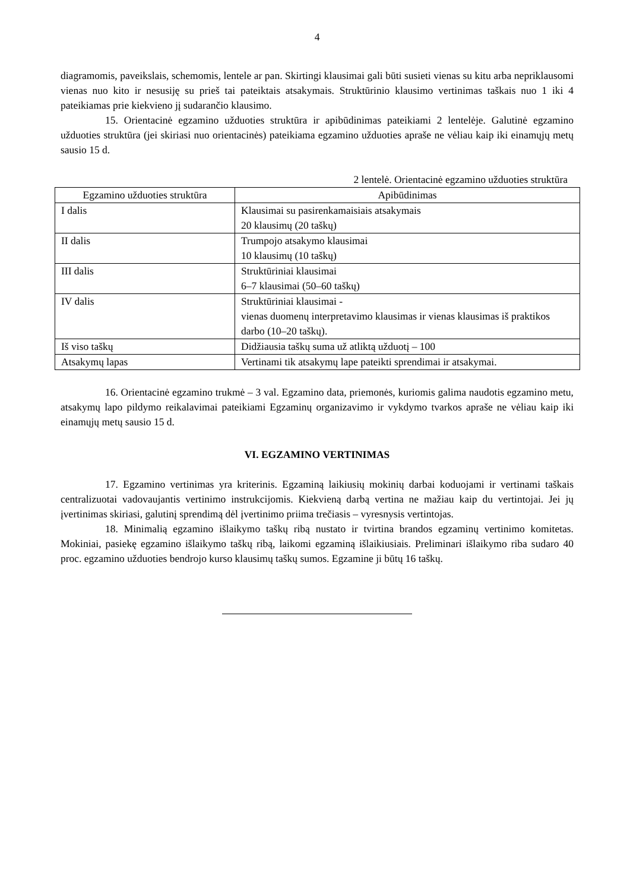4
diagramomis, paveikslais, schemomis, lentele ar pan. Skirtingi klausimai gali būti susieti vienas su kitu arba nepriklausomi vienas nuo kito ir nesusiję su prieš tai pateiktais atsakymais. Struktūrinio klausimo vertinimas taškais nuo 1 iki 4 pateikiamas prie kiekvieno jį sudarančio klausimo.
15. Orientacinė egzamino užduoties struktūra ir apibūdinimas pateikiami 2 lentelėje. Galutinė egzamino užduoties struktūra (jei skiriasi nuo orientacinės) pateikiama egzamino užduoties apraše ne vėliau kaip iki einamųjų metų sausio 15 d.
2 lentelė. Orientacinė egzamino užduoties struktūra
| Egzamino užduoties struktūra | Apibūdinimas |
| --- | --- |
| I dalis | Klausimai su pasirenkamaisiais atsakymais 20 klausimų (20 taškų) |
| II dalis | Trumpojo atsakymo klausimai 10 klausimų (10 taškų) |
| III dalis | Struktūriniai klausimai 6–7 klausimai (50–60 taškų) |
| IV dalis | Struktūriniai klausimai - vienas duomenų interpretavimo klausimas ir vienas klausimas iš praktikos darbo (10–20 taškų). |
| Iš viso taškų | Didžiausia taškų suma už atliktą užduotį – 100 |
| Atsakymų lapas | Vertinami tik atsakymų lape pateikti sprendimai ir atsakymai. |
16. Orientacinė egzamino trukmė – 3 val. Egzamino data, priemonės, kuriomis galima naudotis egzamino metu, atsakymų lapo pildymo reikalavimai pateikiami Egzaminų organizavimo ir vykdymo tvarkos apraše ne vėliau kaip iki einamųjų metų sausio 15 d.
VI. EGZAMINO VERTINIMAS
17. Egzamino vertinimas yra kriterinis. Egzaminą laikiusių mokinių darbai koduojami ir vertinami taškais centralizuotai vadovaujantis vertinimo instrukcijomis. Kiekvieną darbą vertina ne mažiau kaip du vertintojai. Jei jų įvertinimas skiriasi, galutinį sprendimą dėl įvertinimo priima trečiasis – vyresnysis vertintojas.
18. Minimalią egzamino išlaikymo taškų ribą nustato ir tvirtina brandos egzaminų vertinimo komitetas. Mokiniai, pasiekę egzamino išlaikymo taškų ribą, laikomi egzaminą išlaikiusiais. Preliminari išlaikymo riba sudaro 40 proc. egzamino užduoties bendrojo kurso klausimų taškų sumos. Egzamine ji būtų 16 taškų.